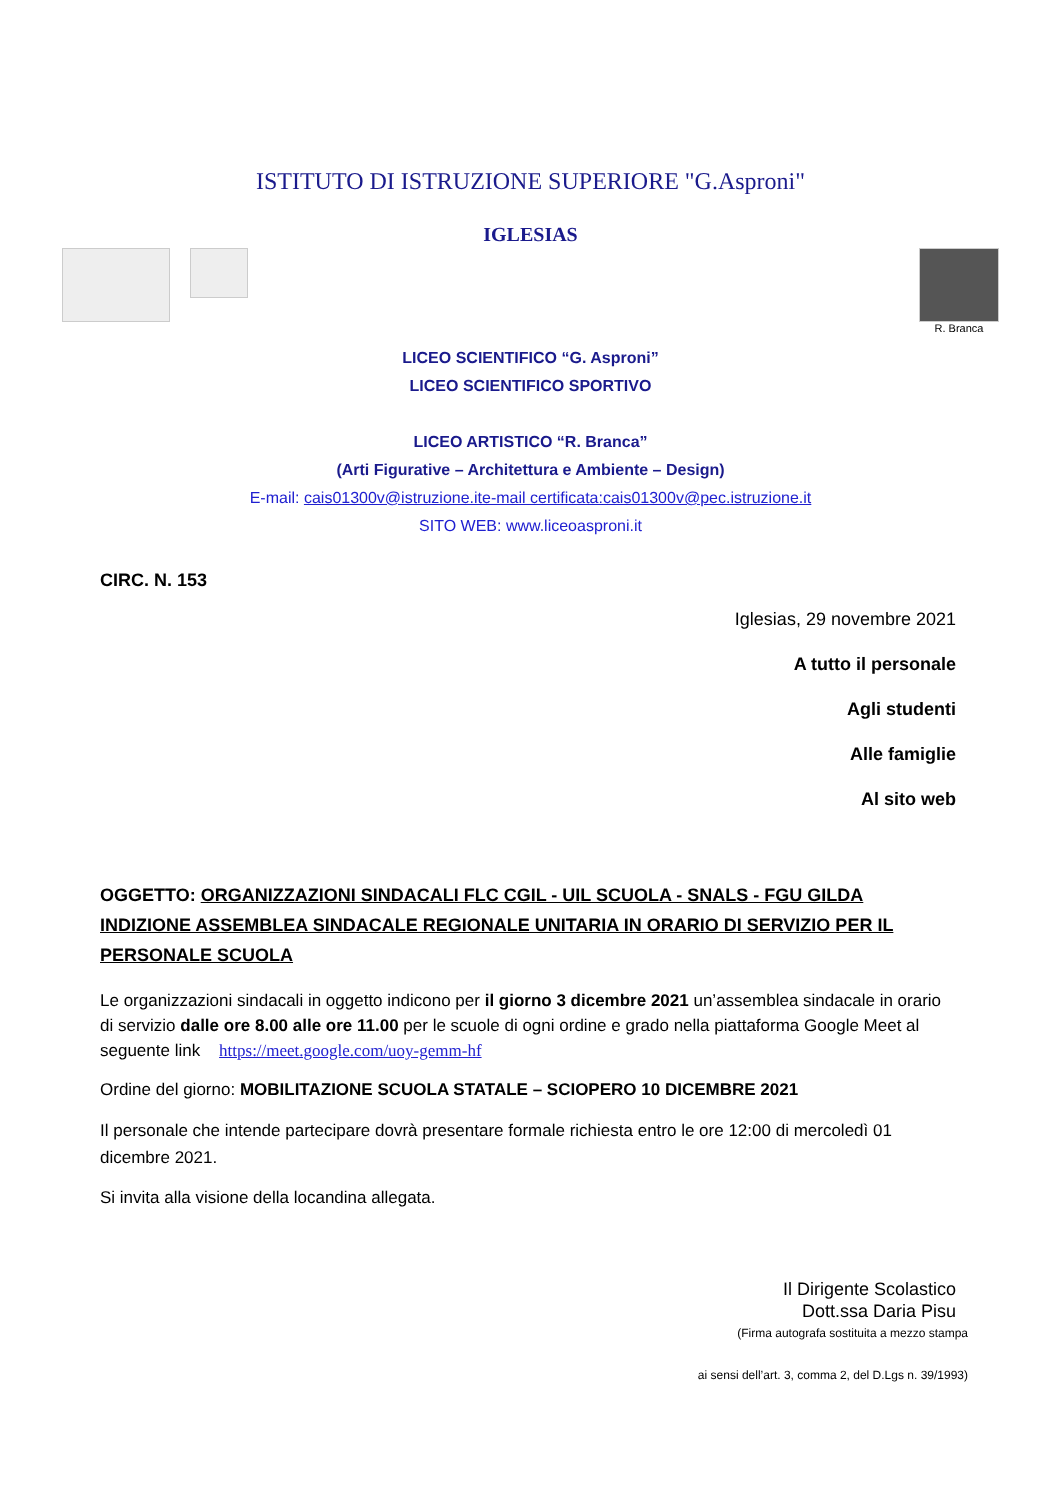ISTITUTO DI ISTRUZIONE SUPERIORE "G.Asproni"
IGLESIAS
R. Branca
LICEO SCIENTIFICO “G. Asproni”
LICEO SCIENTIFICO SPORTIVO
LICEO ARTISTICO “R. Branca”
(Arti Figurative – Architettura e Ambiente – Design)
E-mail: cais01300v@istruzione.ite-mail certificata:cais01300v@pec.istruzione.it
SITO WEB: www.liceoasproni.it
CIRC. N. 153
Iglesias, 29 novembre 2021
A tutto il personale
Agli studenti
Alle famiglie
Al sito web
OGGETTO: ORGANIZZAZIONI SINDACALI FLC CGIL - UIL SCUOLA - SNALS - FGU GILDA INDIZIONE ASSEMBLEA SINDACALE REGIONALE UNITARIA IN ORARIO DI SERVIZIO PER IL PERSONALE SCUOLA
Le organizzazioni sindacali in oggetto indicono per il giorno 3 dicembre 2021 un’assemblea sindacale in orario di servizio dalle ore 8.00 alle ore 11.00 per le scuole di ogni ordine e grado nella piattaforma Google Meet al seguente link https://meet.google.com/uoy-gemm-hf
Ordine del giorno: MOBILITAZIONE SCUOLA STATALE – SCIOPERO 10 DICEMBRE 2021
Il personale che intende partecipare dovrà presentare formale richiesta entro le ore 12:00 di mercoledì 01 dicembre 2021.
Si invita alla visione della locandina allegata.
Il Dirigente Scolastico
Dott.ssa Daria Pisu
(Firma autografa sostituita a mezzo stampa
ai sensi dell’art. 3, comma 2, del D.Lgs n. 39/1993)